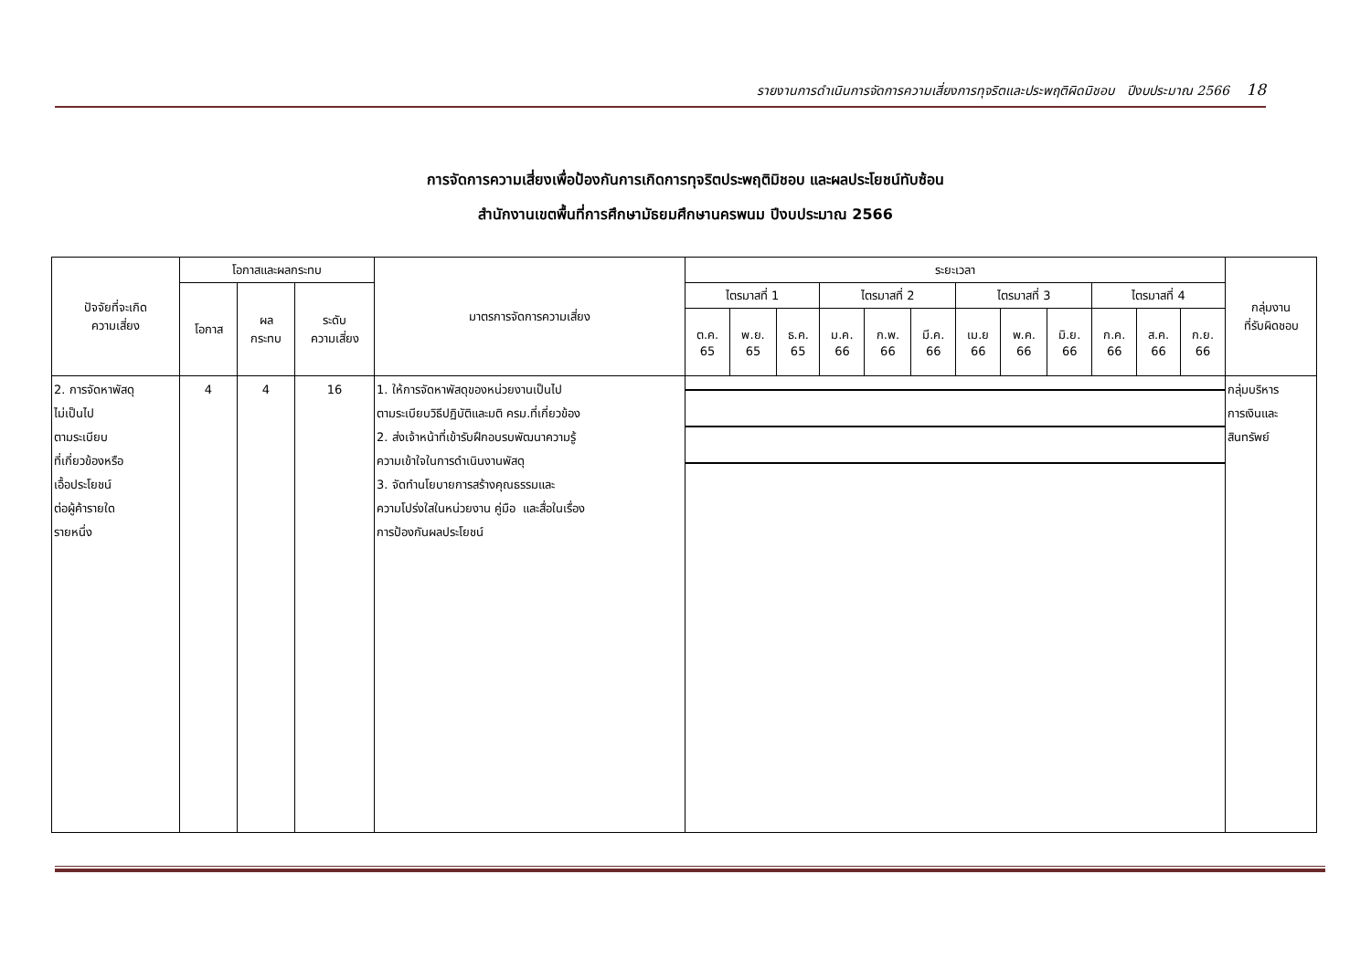รายงานการดำเนินการจัดการความเสี่ยงการทุจริตและประพฤติผิดมิชอบ ปีงบประมาณ 2566 18
การจัดการความเสี่ยงเพื่อป้องกันการเกิดการทุจริตประพฤติมิชอบ และผลประโยชน์ทับซ้อน
สำนักงานเขตพื้นที่การศึกษามัธยมศึกษานครพนม ปีงบประมาณ 2566
| ปัจจัยที่จะเกิด ความเสี่ยง | โอกาสและผลกระทบ | | | มาตรการจัดการความเสี่ยง | ระยะเวลา | | | | | | | | | | | | กลุ่มงาน ที่รับผิดชอบ |
| --- | --- | --- | --- | --- | --- | --- | --- | --- | --- | --- | --- | --- | --- | --- | --- | --- | --- |
| | โอกาส | ผล กระทบ | ระดับ ความเสี่ยง | | ไตรมาสที่ 1 | | | ไตรมาสที่ 2 | | | ไตรมาสที่ 3 | | | ไตรมาสที่ 4 | | | |
| | | | | | ต.ค. 65 | พ.ย. 65 | ธ.ค. 65 | ม.ค. 66 | ก.พ. 66 | มี.ค. 66 | เม.ย 66 | พ.ค. 66 | มิ.ย. 66 | ก.ค. 66 | ส.ค. 66 | ก.ย. 66 | |
| 2. การจัดหาพัสดุ ไม่เป็นไป ตามระเบียบ ที่เกี่ยวข้องหรือ เอื้อประโยชน์ ต่อผู้ค้ารายใด รายหนึ่ง | 4 | 4 | 16 | 1. ให้การจัดหาพัสดุของหน่วยงานเป็นไป ตามระเบียบวิธีปฏิบัติและมติ ครม.ที่เกี่ยวข้อง 2. ส่งเจ้าหน้าที่เข้ารับฝึกอบรบพัฒนาความรู้ ความเข้าใจในการดำเนินงานพัสดุ 3. จัดทำนโยบายการสร้างคุณธรรมและ ความโปร่งใสในหน่วยงาน คู่มือ และสื่อในเรื่อง การป้องกันผลประโยชน์ | | | | | | | | | | | | | กลุ่มบริหาร การเงินและ สินทรัพย์ |